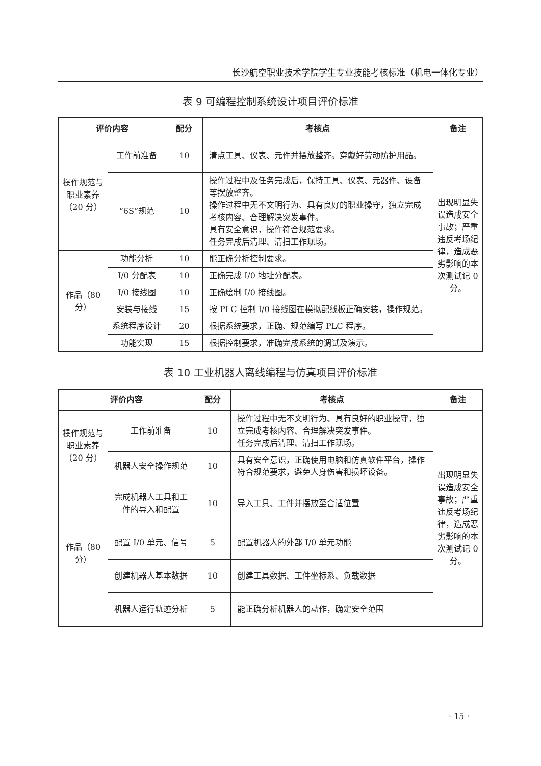长沙航空职业技术学院学生专业技能考核标准（机电一体化专业）
表 9 可编程控制系统设计项目评价标准
| 评价内容 | | 配分 | 考核点 | 备注 |
| --- | --- | --- | --- | --- |
| 操作规范与职业素养（20 分） | 工作前准备 | 10 | 清点工具、仪表、元件并摆放整齐。穿戴好劳动防护用品。 | 出现明显失误造成安全事故；严重违反考场纪律，造成恶劣影响的本次测试记 0 分。 |
| | “6S”规范 | 10 | 操作过程中及任务完成后，保持工具、仪表、元器件、设备等摆放整齐。 操作过程中无不文明行为、具有良好的职业操守，独立完成考核内容、合理解决突发事件。 具有安全意识，操作符合规范要求。 任务完成后清理、清扫工作现场。 | |
| 作品（80 分） | 功能分析 | 10 | 能正确分析控制要求。 | |
| | I/0 分配表 | 10 | 正确完成 I/0 地址分配表。 | |
| | I/0 接线图 | 10 | 正确绘制 I/0 接线图。 | |
| | 安装与接线 | 15 | 按 PLC 控制 I/0 接线图在模拟配线板正确安装，操作规范。 | |
| | 系统程序设计 | 20 | 根据系统要求，正确、规范编写 PLC 程序。 | |
| | 功能实现 | 15 | 根据控制要求，准确完成系统的调试及演示。 | |
表 10 工业机器人离线编程与仿真项目评价标准
| 评价内容 | | 配分 | 考核点 | 备注 |
| --- | --- | --- | --- | --- |
| 操作规范与职业素养（20 分） | 工作前准备 | 10 | 操作过程中无不文明行为、具有良好的职业操守，独立完成考核内容、合理解决突发事件。 任务完成后清理、清扫工作现场。 | 出现明显失误造成安全事故；严重违反考场纪律，造成恶劣影响的本次测试记 0 分。 |
| | 机器人安全操作规范 | 10 | 具有安全意识，正确使用电脑和仿真软件平台，操作符合规范要求，避免人身伤害和损坏设备。 | |
| 作品（80 分） | 完成机器人工具和工件的导入和配置 | 10 | 导入工具、工件并摆放至合适位置 | |
| | 配置 I/0 单元、信号 | 5 | 配置机器人的外部 I/0 单元功能 | |
| | 创建机器人基本数据 | 10 | 创建工具数据、工件坐标系、负载数据 | |
| | 机器人运行轨迹分析 | 5 | 能正确分析机器人的动作，确定安全范围 | |
· 15 ·